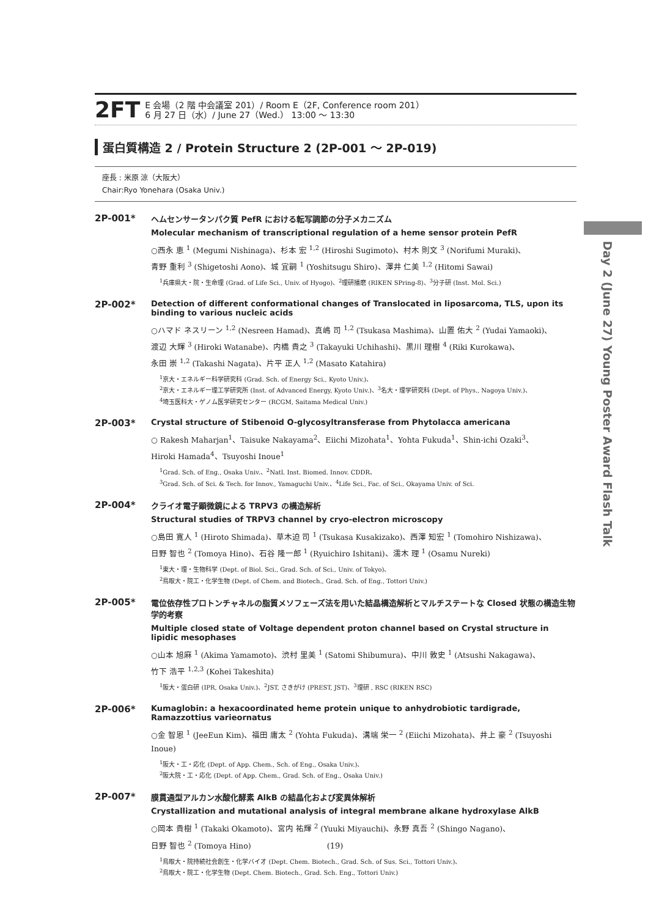2FT
E 会場（2 階 中会議室 201）/ Room E（2F, Conference room 201）
6 月 27 日（水）/ June 27（Wed.） 13:00 ～ 13:30
蛋白質構造 2 / Protein Structure 2 (2P-001 ～ 2P-019)
座長 : 米原 涼（大阪大）
Chair:Ryo Yonehara (Osaka Univ.)
2P-001*
ヘムセンサータンパク質 PefR における転写調節の分子メカニズム
Molecular mechanism of transcriptional regulation of a heme sensor protein PefR
○西永 恵 <sup>1</sup> (Megumi Nishinaga)、杉本 宏 <sup>1,2</sup> (Hiroshi Sugimoto)、村木 則文 <sup>3</sup> (Norifumi Muraki)、
青野 重利 <sup>3</sup> (Shigetoshi Aono)、城 宜嗣 <sup>1</sup> (Yoshitsugu Shiro)、澤井 仁美 <sup>1,2</sup> (Hitomi Sawai)
<sup>1</sup> 兵庫県大・院・生命理 (Grad. of Life Sci., Univ. of Hyogo)、<sup>2</sup>理研播磨 (RIKEN SPring-8)、<sup>3</sup>分子研 (Inst. Mol. Sci.)
2P-002*
Detection of different conformational changes of Translocated in liposarcoma, TLS, upon its binding to various nucleic acids
○ハマド ネスリーン <sup>1,2</sup> (Nesreen Hamad)、真嶋 司 <sup>1,2</sup> (Tsukasa Mashima)、山置 佑大 <sup>2</sup> (Yudai Yamaoki)、
渡辺 大輝 <sup>3</sup> (Hiroki Watanabe)、内橋 貴之 <sup>3</sup> (Takayuki Uchihashi)、黒川 理樹 <sup>4</sup> (Riki Kurokawa)、
永田 崇 <sup>1,2</sup> (Takashi Nagata)、片平 正人 <sup>1,2</sup> (Masato Katahira)
<sup>1</sup> 京大・エネルギー科学研究科 (Grad. Sch. of Energy Sci., Kyoto Univ.)、
<sup>2</sup> 京大・エネルギー理工学研究所 (Inst. of Advanced Energy, Kyoto Univ.)、<sup>3</sup>名大・理学研究科 (Dept. of Phys., Nagoya Univ.)、
<sup>4</sup> 埼玉医科大・ゲノム医学研究センター (RCGM, Saitama Medical Univ.)
2P-003*
Crystal structure of Stibenoid O-glycosyltransferase from Phytolacca americana
○ Rakesh Maharjan<sup>1</sup>、Taisuke Nakayama<sup>2</sup>、Eiichi Mizohata<sup>1</sup>、Yohta Fukuda<sup>1</sup>、Shin-ichi Ozaki<sup>3</sup>、
Hiroki Hamada<sup>4</sup>、Tsuyoshi Inoue<sup>1</sup>
<sup>1</sup> Grad. Sch. of Eng., Osaka Univ.、<sup>2</sup>Natl. Inst. Biomed. Innov. CDDR、
<sup>3</sup> Grad. Sch. of Sci. & Tech. for Innov., Yamaguchi Univ.、<sup>4</sup>Life Sci., Fac. of Sci., Okayama Univ. of Sci.
2P-004*
クライオ電子顕微鏡による TRPV3 の構造解析
Structural studies of TRPV3 channel by cryo-electron microscopy
○島田 寛人 <sup>1</sup> (Hiroto Shimada)、草木迫 司 <sup>1</sup> (Tsukasa Kusakizako)、西澤 知宏 <sup>1</sup> (Tomohiro Nishizawa)、
日野 智也 <sup>2</sup> (Tomoya Hino)、石谷 隆一郎 <sup>1</sup> (Ryuichiro Ishitani)、濡木 理 <sup>1</sup> (Osamu Nureki)
<sup>1</sup> 東大・理・生物科学 (Dept. of Biol. Sci., Grad. Sch. of Sci., Univ. of Tokyo)、
<sup>2</sup> 鳥取大・院工・化学生物 (Dept. of Chem. and Biotech., Grad. Sch. of Eng., Tottori Univ.)
2P-005*
電位依存性プロトンチャネルの脂質メソフェーズ法を用いた結晶構造解析とマルチステートな Closed 状態の構造生物学的考察
Multiple closed state of Voltage dependent proton channel based on Crystal structure in lipidic mesophases
○山本 旭麻 <sup>1</sup> (Akima Yamamoto)、渋村 里美 <sup>1</sup> (Satomi Shibumura)、中川 敦史 <sup>1</sup> (Atsushi Nakagawa)、
竹下 浩平 <sup>1,2,3</sup> (Kohei Takeshita)
<sup>1</sup> 阪大・蛋白研 (IPR, Osaka Univ.)、<sup>2</sup>JST, さきがけ (PREST, JST)、<sup>3</sup>理研 , RSC (RIKEN RSC)
2P-006*
Kumaglobin: a hexacoordinated heme protein unique to anhydrobiotic tardigrade, Ramazzottius varieornatus
○金 智恩 <sup>1</sup> (JeeEun Kim)、福田 庸太 <sup>2</sup> (Yohta Fukuda)、溝端 栄一 <sup>2</sup> (Eiichi Mizohata)、井上 豪 <sup>2</sup> (Tsuyoshi Inoue)
<sup>1</sup> 阪大・工・応化 (Dept. of App. Chem., Sch. of Eng., Osaka Univ.)、
<sup>2</sup> 阪大院・工・応化 (Dept. of App. Chem., Grad. Sch. of Eng., Osaka Univ.)
2P-007*
膜貫通型アルカン水酸化酵素 AlkB の結晶化および変異体解析
Crystallization and mutational analysis of integral membrane alkane hydroxylase AlkB
○岡本 貴樹 <sup>1</sup> (Takaki Okamoto)、宮内 祐輝 <sup>2</sup> (Yuuki Miyauchi)、永野 真吾 <sup>2</sup> (Shingo Nagano)、
日野 智也 <sup>2</sup> (Tomoya Hino)
<sup>1</sup> 鳥取大・院持続社会創生・化学バイオ (Dept. Chem. Biotech., Grad. Sch. of Sus. Sci., Tottori Univ.)、
<sup>2</sup> 鳥取大・院工・化学生物 (Dept. Chem. Biotech., Grad. Sch. Eng., Tottori Univ.)
Day 2 (June 27) Young Poster Award Flash Talk
(19)